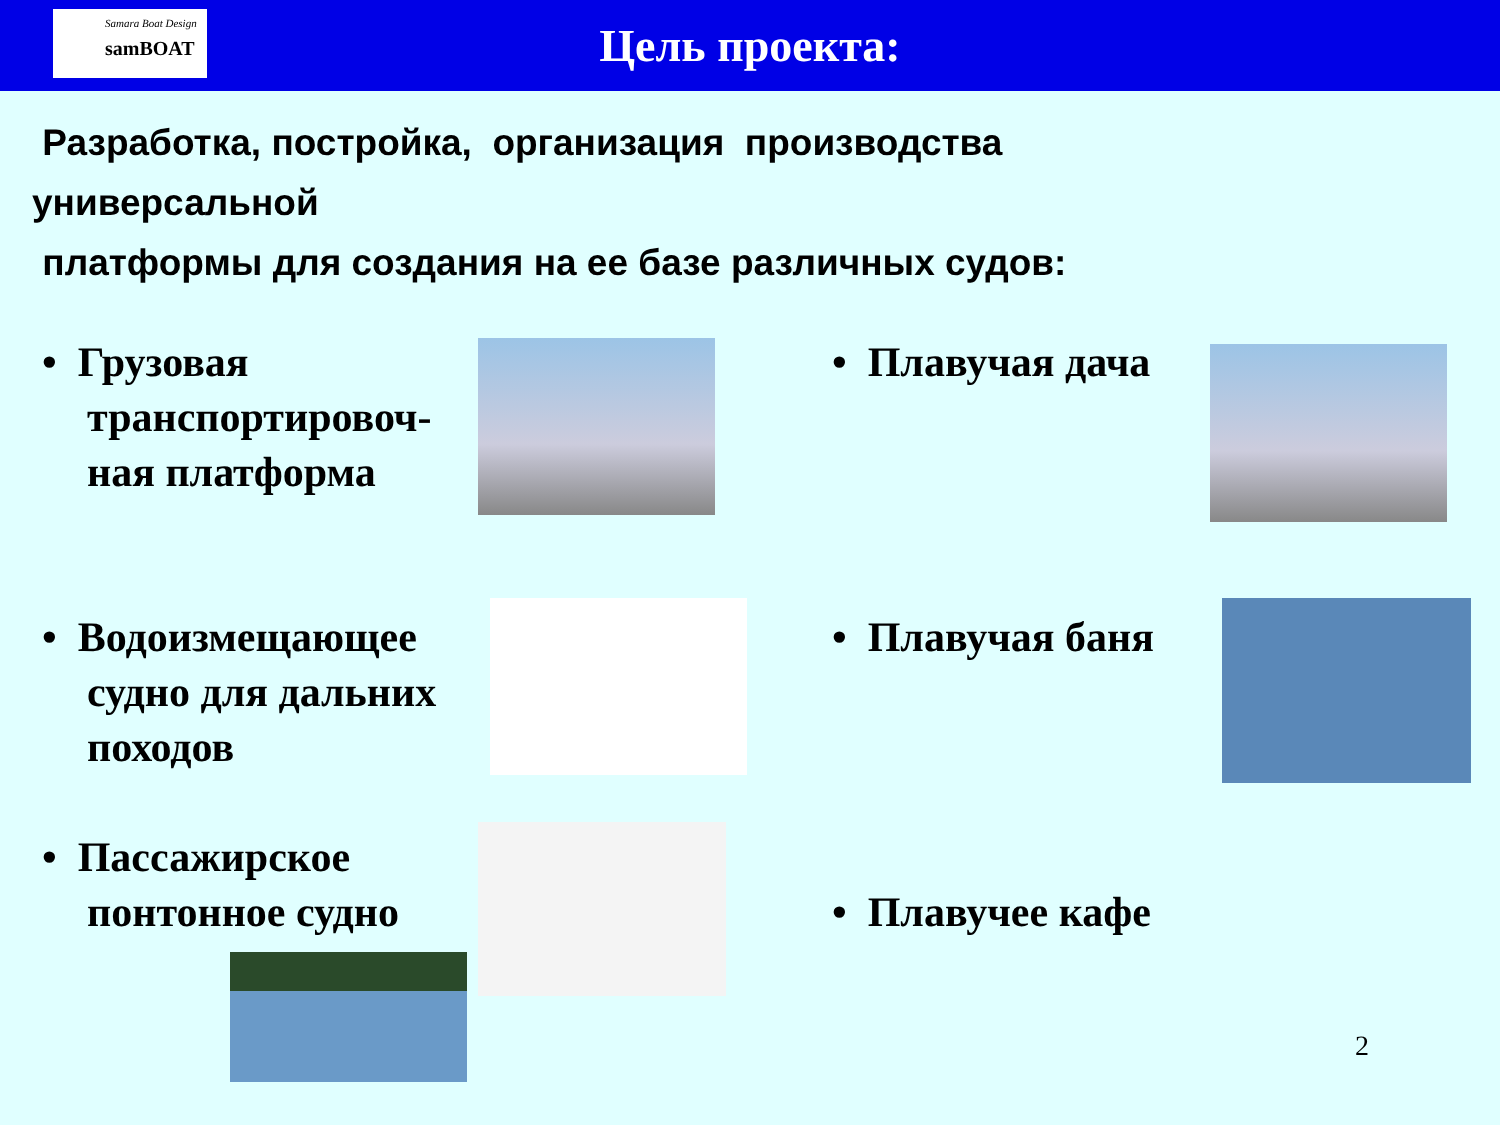Samara Boat Design
samBOAT
Цель проекта:
Разработка, постройка, организация производства
универсальной
платформы для создания на ее базе различных судов:
• Грузовая транспортировоч-ная платформа
• Водоизмещающее судно для дальних походов
• Пассажирское понтонное судно
• Плавучая дача
• Плавучая баня
• Плавучее кафе
2